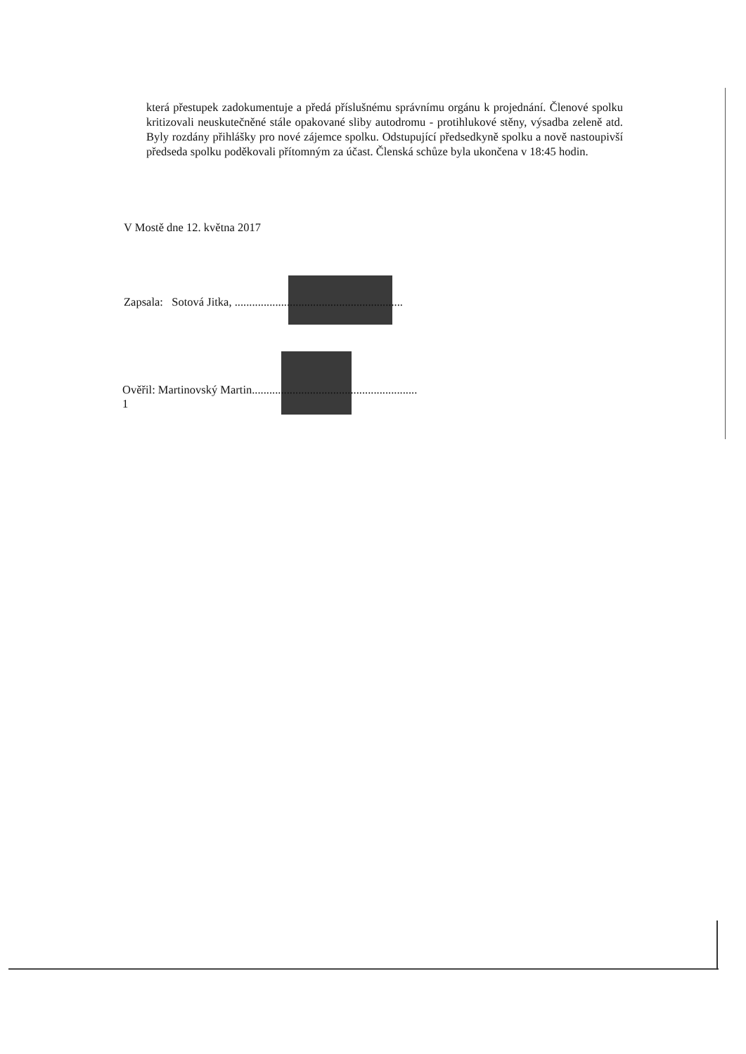která přestupek zadokumentuje a předá příslušnému správnímu orgánu k projednání. Členové spolku kritizovali neuskutečněné stále opakované sliby autodromu - protihlukové stěny, výsadba zeleně atd. Byly rozdány přihlášky pro nové zájemce spolku. Odstupující předsedkyně spolku a nově nastoupivší předseda spolku poděkovali přítomným za účast. Členská schůze byla ukončena v 18:45 hodin.
V Mostě dne 12. května 2017
Zapsala: Sotová Jitka, ..........................................................
Ověřil: Martinovský Martin.........................................................
1